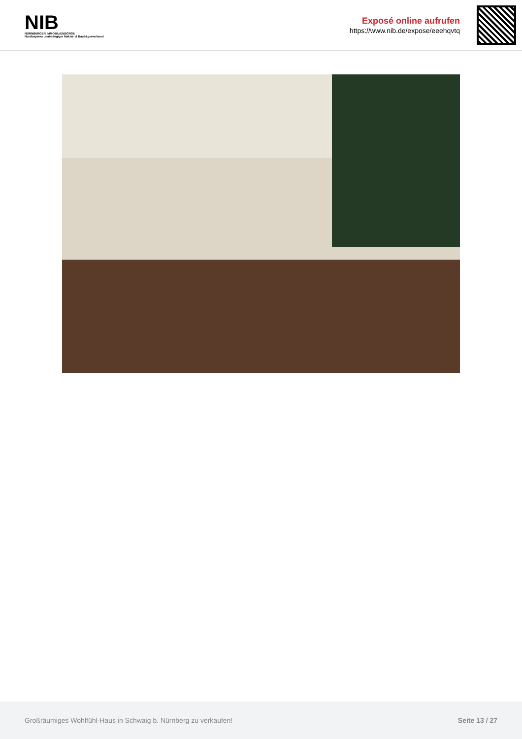NIB
NÜRNBERGER IMMOBILIENBÖRSE
Nordbayerns unabhängiger Makler- & Bauträgerverbund
Exposé online aufrufen
https://www.nib.de/expose/eeehqvtq
Großräumiges Wohlfühl-Haus in Schwaig b. Nürnberg zu verkaufen! Seite 13 / 27